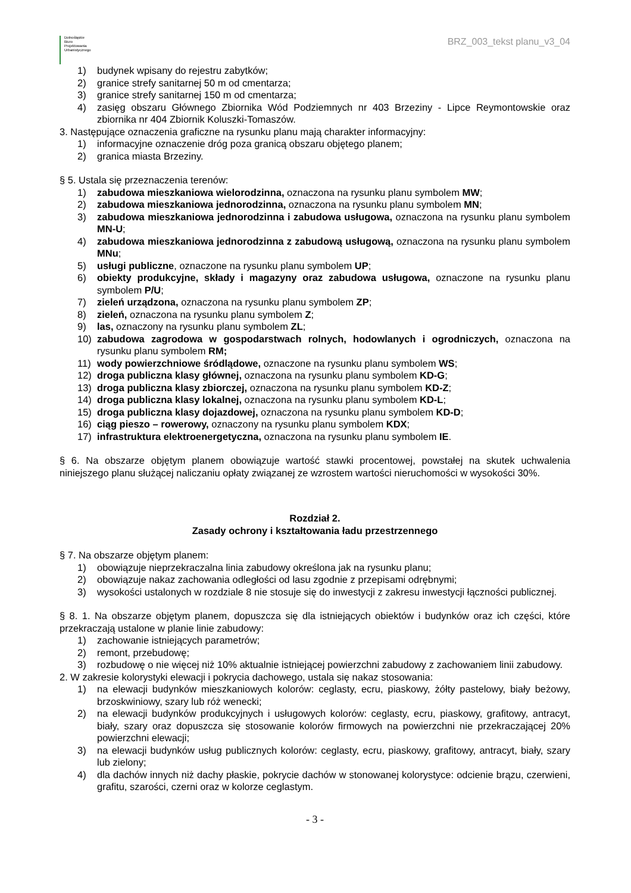Dolnośląskie
Biuro
Projektowania
Urbanistycznego
BRZ_003_tekst planu_v3_04
1) budynek wpisany do rejestru zabytków;
2) granice strefy sanitarnej 50 m od cmentarza;
3) granice strefy sanitarnej 150 m od cmentarza;
4) zasięg obszaru Głównego Zbiornika Wód Podziemnych nr 403 Brzeziny - Lipce Reymontowskie oraz zbiornika nr 404 Zbiornik Koluszki-Tomaszów.
3. Następujące oznaczenia graficzne na rysunku planu mają charakter informacyjny:
1) informacyjne oznaczenie dróg poza granicą obszaru objętego planem;
2) granica miasta Brzeziny.
§ 5. Ustala się przeznaczenia terenów:
1) zabudowa mieszkaniowa wielorodzinna, oznaczona na rysunku planu symbolem MW;
2) zabudowa mieszkaniowa jednorodzinna, oznaczona na rysunku planu symbolem MN;
3) zabudowa mieszkaniowa jednorodzinna i zabudowa usługowa, oznaczona na rysunku planu symbolem MN-U;
4) zabudowa mieszkaniowa jednorodzinna z zabudową usługową, oznaczona na rysunku planu symbolem MNu;
5) usługi publiczne, oznaczone na rysunku planu symbolem UP;
6) obiekty produkcyjne, składy i magazyny oraz zabudowa usługowa, oznaczone na rysunku planu symbolem P/U;
7) zieleń urządzona, oznaczona na rysunku planu symbolem ZP;
8) zieleń, oznaczona na rysunku planu symbolem Z;
9) las, oznaczony na rysunku planu symbolem ZL;
10) zabudowa zagrodowa w gospodarstwach rolnych, hodowlanych i ogrodniczych, oznaczona na rysunku planu symbolem RM;
11) wody powierzchniowe śródlądowe, oznaczone na rysunku planu symbolem WS;
12) droga publiczna klasy głównej, oznaczona na rysunku planu symbolem KD-G;
13) droga publiczna klasy zbiorczej, oznaczona na rysunku planu symbolem KD-Z;
14) droga publiczna klasy lokalnej, oznaczona na rysunku planu symbolem KD-L;
15) droga publiczna klasy dojazdowej, oznaczona na rysunku planu symbolem KD-D;
16) ciąg pieszo – rowerowy, oznaczony na rysunku planu symbolem KDX;
17) infrastruktura elektroenergetyczna, oznaczona na rysunku planu symbolem IE.
§ 6. Na obszarze objętym planem obowiązuje wartość stawki procentowej, powstałej na skutek uchwalenia niniejszego planu służącej naliczaniu opłaty związanej ze wzrostem wartości nieruchomości w wysokości 30%.
Rozdział 2.
Zasady ochrony i kształtowania ładu przestrzennego
§ 7. Na obszarze objętym planem:
1) obowiązuje nieprzekraczalna linia zabudowy określona jak na rysunku planu;
2) obowiązuje nakaz zachowania odległości od lasu zgodnie z przepisami odrębnymi;
3) wysokości ustalonych w rozdziale 8 nie stosuje się do inwestycji z zakresu inwestycji łączności publicznej.
§ 8. 1. Na obszarze objętym planem, dopuszcza się dla istniejących obiektów i budynków oraz ich części, które przekraczają ustalone w planie linie zabudowy:
1) zachowanie istniejących parametrów;
2) remont, przebudowę;
3) rozbudowę o nie więcej niż 10% aktualnie istniejącej powierzchni zabudowy z zachowaniem linii zabudowy.
2. W zakresie kolorystyki elewacji i pokrycia dachowego, ustala się nakaz stosowania:
1) na elewacji budynków mieszkaniowych kolorów: ceglasty, ecru, piaskowy, żółty pastelowy, biały beżowy, brzoskwiniowy, szary lub róż wenecki;
2) na elewacji budynków produkcyjnych i usługowych kolorów: ceglasty, ecru, piaskowy, grafitowy, antracyt, biały, szary oraz dopuszcza się stosowanie kolorów firmowych na powierzchni nie przekraczającej 20% powierzchni elewacji;
3) na elewacji budynków usług publicznych kolorów: ceglasty, ecru, piaskowy, grafitowy, antracyt, biały, szary lub zielony;
4) dla dachów innych niż dachy płaskie, pokrycie dachów w stonowanej kolorystyce: odcienie brązu, czerwieni, grafitu, szarości, czerni oraz w kolorze ceglastym.
- 3 -